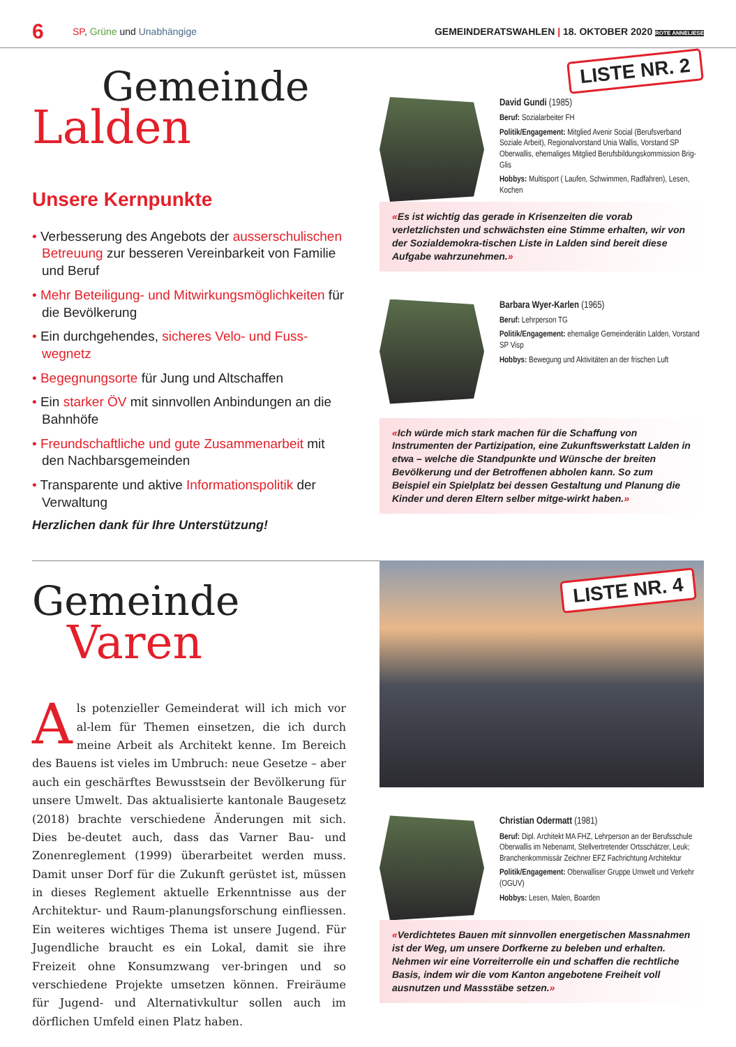6 SP, Grüne und Unabhängige GEMEINDERATSWAHLEN | 18. OKTOBER 2020 ROTE ANNELIESE
Gemeinde
Lalden
Unsere Kernpunkte
• Verbesserung des Angebots der ausserschulischen Betreuung zur besseren Vereinbarkeit von Familie und Beruf
• Mehr Beteiligung- und Mitwirkungsmöglichkeiten für die Bevölkerung
• Ein durchgehendes, sicheres Velo- und Fuss-wegnetz
• Begegnungsorte für Jung und Altschaffen
• Ein starker ÖV mit sinnvollen Anbindungen an die Bahnhöfe
• Freundschaftliche und gute Zusammenarbeit mit den Nachbarsgemeinden
• Transparente und aktive Informationspolitik der Verwaltung
Herzlichen dank für Ihre Unterstützung!
LISTE NR. 2
David Gundi (1985)
Beruf: Sozialarbeiter FH
Politik/Engagement: Mitglied Avenir Social (Berufsverband Soziale Arbeit), Regionalvorstand Unia Wallis, Vorstand SP Oberwallis, ehemaliges Mitglied Berufsbildungskommission Brig-Glis
Hobbys: Multisport ( Laufen, Schwimmen, Radfahren), Lesen, Kochen
«Es ist wichtig das gerade in Krisenzeiten die vorab verletzlichsten und schwächsten eine Stimme erhalten, wir von der Sozialdemokra-tischen Liste in Lalden sind bereit diese Aufgabe wahrzunehmen.»
Barbara Wyer-Karlen (1965)
Beruf: Lehrperson TG
Politik/Engagement: ehemalige Gemeinderätin Lalden, Vorstand SP Visp
Hobbys: Bewegung und Aktivitäten an der frischen Luft
«Ich würde mich stark machen für die Schaffung von Instrumenten der Partizipation, eine Zukunftswerkstatt Lalden in etwa – welche die Standpunkte und Wünsche der breiten Bevölkerung und der Betroffenen abholen kann. So zum Beispiel ein Spielplatz bei dessen Gestaltung und Planung die Kinder und deren Eltern selber mitge-wirkt haben.»
Gemeinde
Varen
Als potenzieller Gemeinderat will ich mich vor al-lem für Themen einsetzen, die ich durch meine Arbeit als Architekt kenne. Im Bereich des Bauens ist vieles im Umbruch: neue Gesetze – aber auch ein geschärftes Bewusstsein der Bevölkerung für unsere Umwelt. Das aktualisierte kantonale Baugesetz (2018) brachte verschiedene Änderungen mit sich. Dies be-deutet auch, dass das Varner Bau- und Zonenreglement (1999) überarbeitet werden muss. Damit unser Dorf für die Zukunft gerüstet ist, müssen in dieses Reglement aktuelle Erkenntnisse aus der Architektur- und Raum-planungsforschung einfliessen. Ein weiteres wichtiges Thema ist unsere Jugend. Für Jugendliche braucht es ein Lokal, damit sie ihre Freizeit ohne Konsumzwang ver-bringen und so verschiedene Projekte umsetzen können. Freiräume für Jugend- und Alternativkultur sollen auch im dörflichen Umfeld einen Platz haben.
LISTE NR. 4
Christian Odermatt (1981)
Beruf: Dipl. Architekt MA FHZ, Lehrperson an der Berufsschule Oberwallis im Nebenamt, Stellvertretender Ortsschätzer, Leuk; Branchenkommissär Zeichner EFZ Fachrichtung Architektur
Politik/Engagement: Oberwalliser Gruppe Umwelt und Verkehr (OGUV)
Hobbys: Lesen, Malen, Boarden
«Verdichtetes Bauen mit sinnvollen energetischen Massnahmen ist der Weg, um unsere Dorfkerne zu beleben und erhalten. Nehmen wir eine Vorreiterrolle ein und schaffen die rechtliche Basis, indem wir die vom Kanton angebotene Freiheit voll ausnutzen und Massstäbe setzen.»